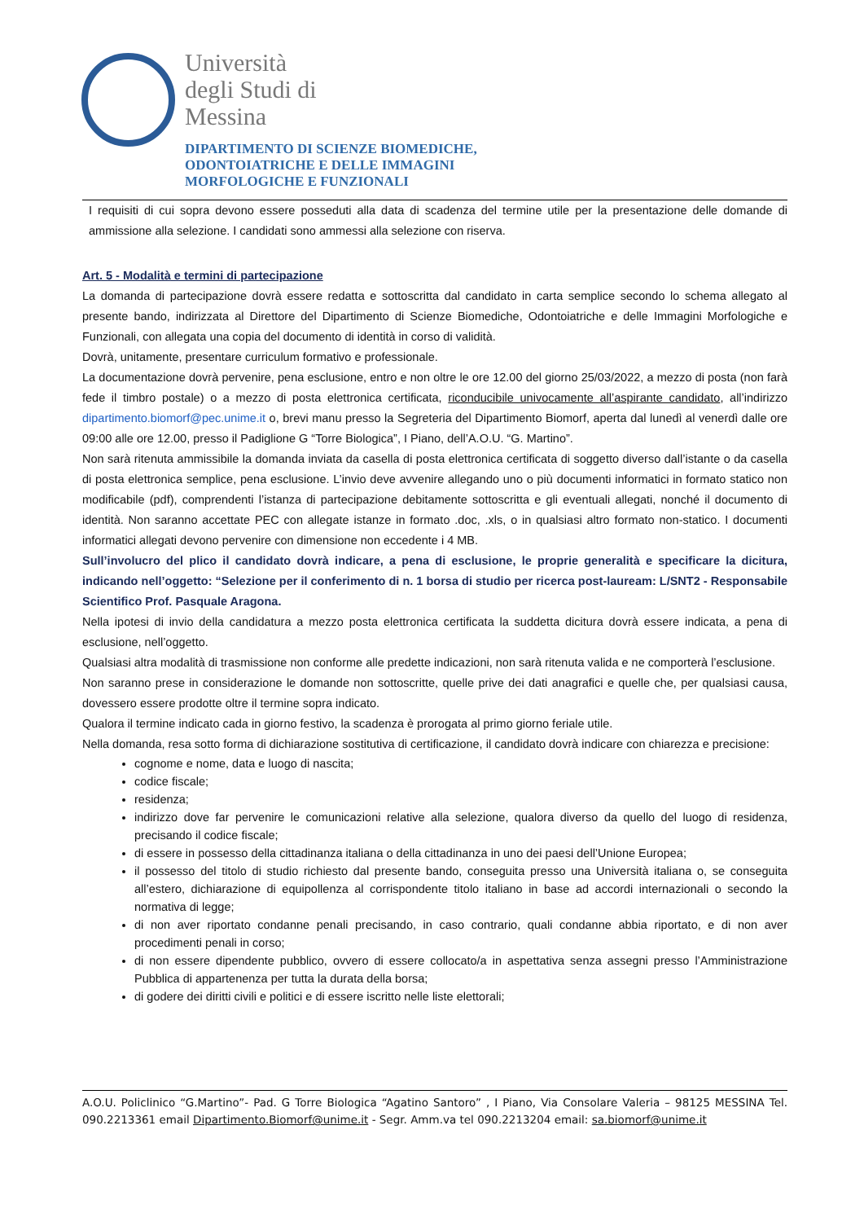Università
degli Studi di
Messina
DIPARTIMENTO DI SCIENZE BIOMEDICHE,
ODONTOIATRICHE E DELLE IMMAGINI
MORFOLOGICHE E FUNZIONALI
I requisiti di cui sopra devono essere posseduti alla data di scadenza del termine utile per la presentazione delle domande di ammissione alla selezione. I candidati sono ammessi alla selezione con riserva.
Art. 5 - Modalità e termini di partecipazione
La domanda di partecipazione dovrà essere redatta e sottoscritta dal candidato in carta semplice secondo lo schema allegato al presente bando, indirizzata al Direttore del Dipartimento di Scienze Biomediche, Odontoiatriche e delle Immagini Morfologiche e Funzionali, con allegata una copia del documento di identità in corso di validità.
Dovrà, unitamente, presentare curriculum formativo e professionale.
La documentazione dovrà pervenire, pena esclusione, entro e non oltre le ore 12.00 del giorno 25/03/2022, a mezzo di posta (non farà fede il timbro postale) o a mezzo di posta elettronica certificata, riconducibile univocamente all’aspirante candidato, all’indirizzo dipartimento.biomorf@pec.unime.it o, brevi manu presso la Segreteria del Dipartimento Biomorf, aperta dal lunedì al venerdì dalle ore 09:00 alle ore 12.00, presso il Padiglione G “Torre Biologica”, I Piano, dell’A.O.U. “G. Martino”.
Non sarà ritenuta ammissibile la domanda inviata da casella di posta elettronica certificata di soggetto diverso dall’istante o da casella di posta elettronica semplice, pena esclusione. L’invio deve avvenire allegando uno o più documenti informatici in formato statico non modificabile (pdf), comprendenti l’istanza di partecipazione debitamente sottoscritta e gli eventuali allegati, nonché il documento di identità. Non saranno accettate PEC con allegate istanze in formato .doc, .xls, o in qualsiasi altro formato non-statico. I documenti informatici allegati devono pervenire con dimensione non eccedente i 4 MB.
Sull’involucro del plico il candidato dovrà indicare, a pena di esclusione, le proprie generalità e specificare la dicitura, indicando nell’oggetto: “Selezione per il conferimento di n. 1 borsa di studio per ricerca post-lauream: L/SNT2 - Responsabile Scientifico Prof. Pasquale Aragona.
Nella ipotesi di invio della candidatura a mezzo posta elettronica certificata la suddetta dicitura dovrà essere indicata, a pena di esclusione, nell’oggetto.
Qualsiasi altra modalità di trasmissione non conforme alle predette indicazioni, non sarà ritenuta valida e ne comporterà l’esclusione.
Non saranno prese in considerazione le domande non sottoscritte, quelle prive dei dati anagrafici e quelle che, per qualsiasi causa, dovessero essere prodotte oltre il termine sopra indicato.
Qualora il termine indicato cada in giorno festivo, la scadenza è prorogata al primo giorno feriale utile.
Nella domanda, resa sotto forma di dichiarazione sostitutiva di certificazione, il candidato dovrà indicare con chiarezza e precisione:
cognome e nome, data e luogo di nascita;
codice fiscale;
residenza;
indirizzo dove far pervenire le comunicazioni relative alla selezione, qualora diverso da quello del luogo di residenza, precisando il codice fiscale;
di essere in possesso della cittadinanza italiana o della cittadinanza in uno dei paesi dell’Unione Europea;
il possesso del titolo di studio richiesto dal presente bando, conseguita presso una Università italiana o, se conseguita all’estero, dichiarazione di equipollenza al corrispondente titolo italiano in base ad accordi internazionali o secondo la normativa di legge;
di non aver riportato condanne penali precisando, in caso contrario, quali condanne abbia riportato, e di non aver procedimenti penali in corso;
di non essere dipendente pubblico, ovvero di essere collocato/a in aspettativa senza assegni presso l’Amministrazione Pubblica di appartenenza per tutta la durata della borsa;
di godere dei diritti civili e politici e di essere iscritto nelle liste elettorali;
A.O.U. Policlinico “G.Martino”- Pad. G Torre Biologica “Agatino Santoro” , I Piano, Via Consolare Valeria – 98125 MESSINA Tel. 090.2213361 email Dipartimento.Biomorf@unime.it - Segr. Amm.va tel 090.2213204 email: sa.biomorf@unime.it